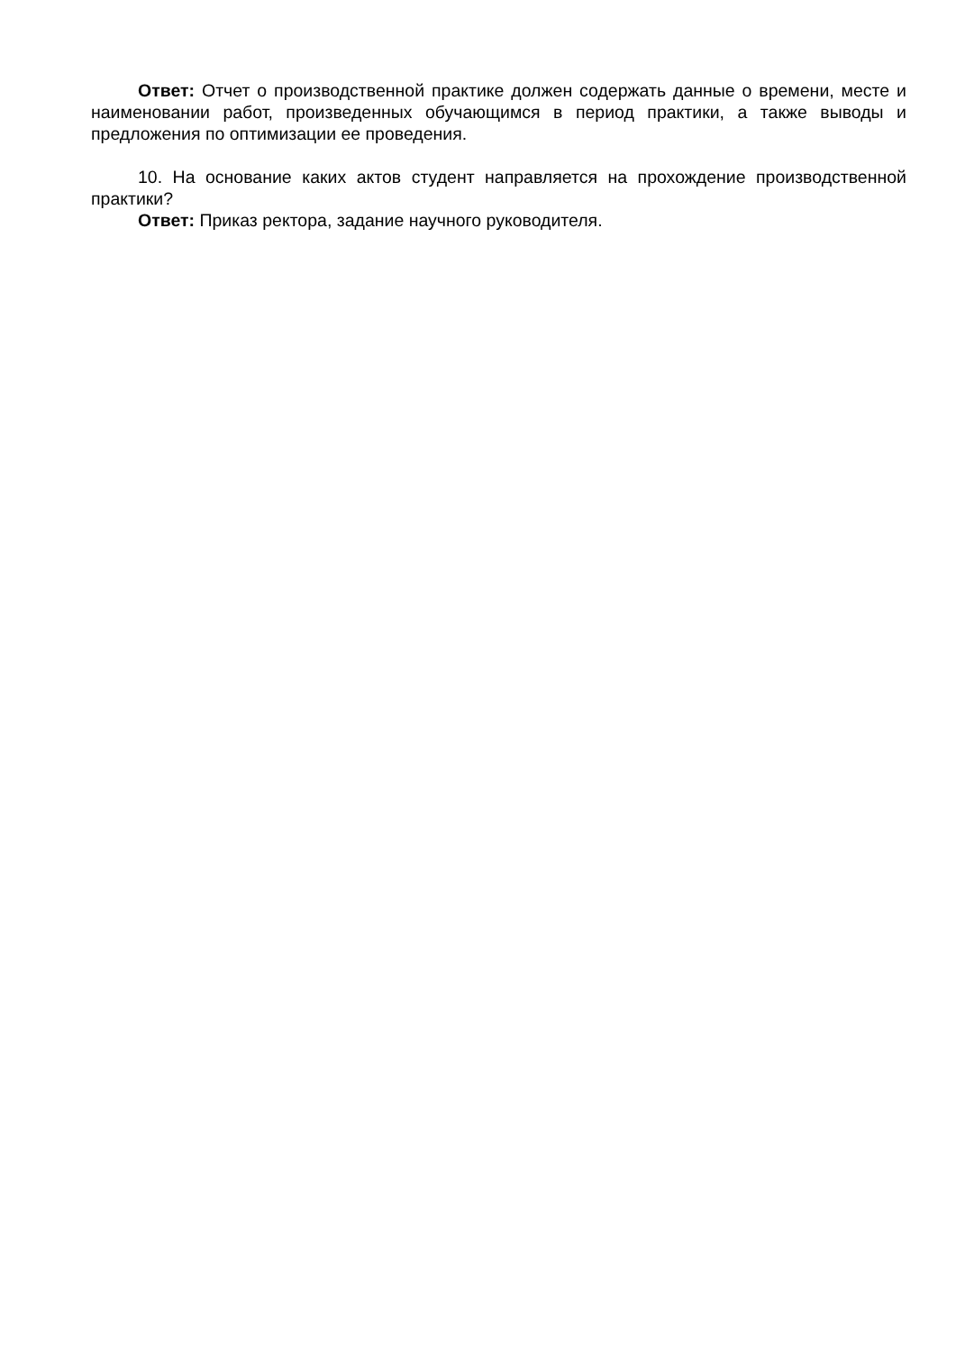Ответ: Отчет о производственной практике должен содержать данные о времени, месте и наименовании работ, произведенных обучающимся в период практики, а также выводы и предложения по оптимизации ее проведения.
10. На основание каких актов студент направляется на прохождение производственной практики?
Ответ: Приказ ректора, задание научного руководителя.